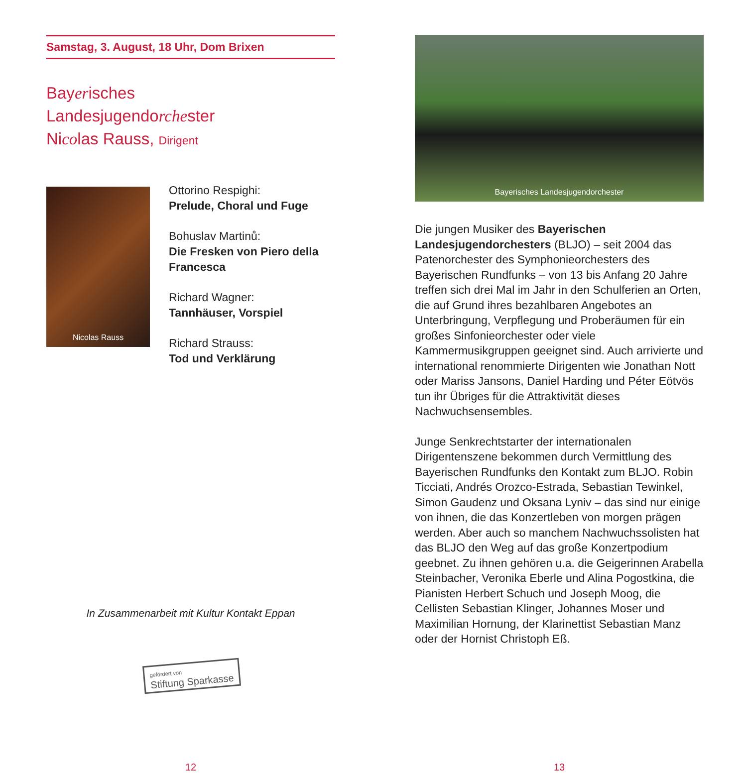Samstag, 3. August, 18 Uhr, Dom Brixen
Bayerisches
Landesjugendorchester
Nicolas Rauss, Dirigent
Nicolas Rauss
Ottorino Respighi:
Prelude, Choral und Fuge
Bohuslav Martinů:
Die Fresken von Piero della Francesca
Richard Wagner:
Tannhäuser, Vorspiel
Richard Strauss:
Tod und Verklärung
In Zusammenarbeit mit Kultur Kontakt Eppan
gefördert von
Stiftung Sparkasse
12
Bayerisches Landesjugendorchester
Die jungen Musiker des Bayerischen Landesjugendorchesters (BLJO) – seit 2004 das Patenorchester des Symphonieorchesters des Bayerischen Rundfunks – von 13 bis Anfang 20 Jahre treffen sich drei Mal im Jahr in den Schulferien an Orten, die auf Grund ihres bezahlbaren Angebotes an Unterbringung, Verpflegung und Proberäumen für ein großes Sinfonieorchester oder viele Kammermusikgruppen geeignet sind. Auch arrivierte und international renommierte Dirigenten wie Jonathan Nott oder Mariss Jansons, Daniel Harding und Péter Eötvös tun ihr Übriges für die Attraktivität dieses Nachwuchsensembles.
Junge Senkrechtstarter der internationalen Dirigentenszene bekommen durch Vermittlung des Bayerischen Rundfunks den Kontakt zum BLJO. Robin Ticciati, Andrés Orozco-Estrada, Sebastian Tewinkel, Simon Gaudenz und Oksana Lyniv – das sind nur einige von ihnen, die das Konzertleben von morgen prägen werden. Aber auch so manchem Nachwuchssolisten hat das BLJO den Weg auf das große Konzertpodium geebnet. Zu ihnen gehören u.a. die Geigerinnen Arabella Steinbacher, Veronika Eberle und Alina Pogostkina, die Pianisten Herbert Schuch und Joseph Moog, die Cellisten Sebastian Klinger, Johannes Moser und Maximilian Hornung, der Klarinettist Sebastian Manz oder der Hornist Christoph Eß.
13